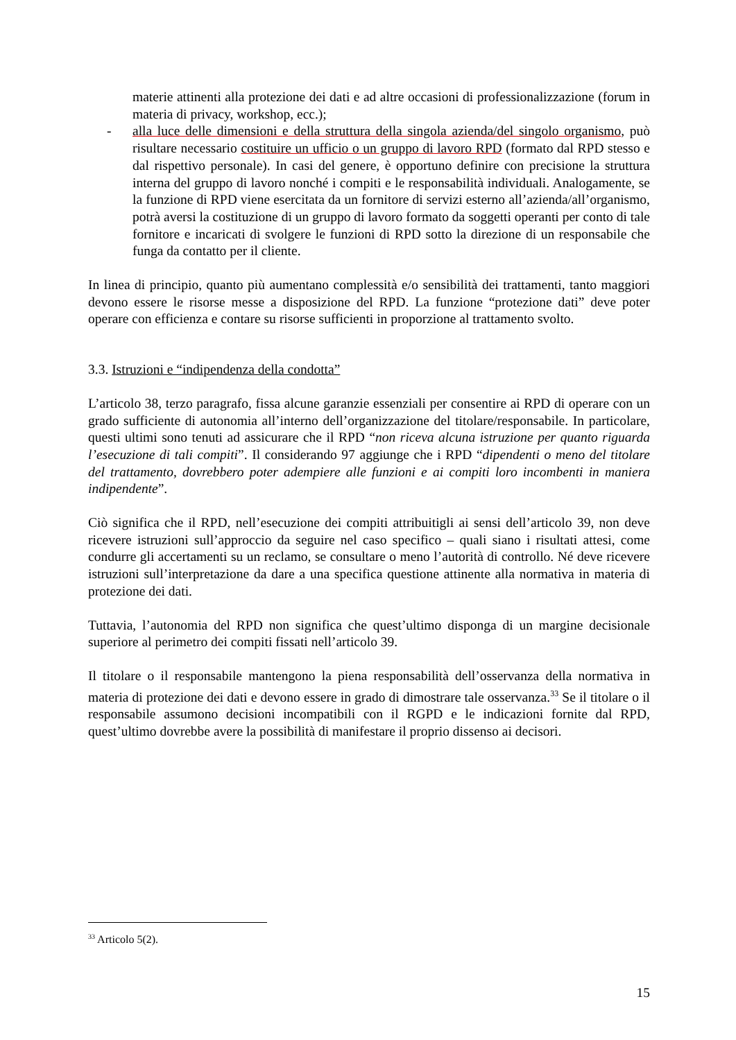materie attinenti alla protezione dei dati e ad altre occasioni di professionalizzazione (forum in materia di privacy, workshop, ecc.);
- alla luce delle dimensioni e della struttura della singola azienda/del singolo organismo, può risultare necessario costituire un ufficio o un gruppo di lavoro RPD (formato dal RPD stesso e dal rispettivo personale). In casi del genere, è opportuno definire con precisione la struttura interna del gruppo di lavoro nonché i compiti e le responsabilità individuali. Analogamente, se la funzione di RPD viene esercitata da un fornitore di servizi esterno all’azienda/all’organismo, potrà aversi la costituzione di un gruppo di lavoro formato da soggetti operanti per conto di tale fornitore e incaricati di svolgere le funzioni di RPD sotto la direzione di un responsabile che funga da contatto per il cliente.
In linea di principio, quanto più aumentano complessità e/o sensibilità dei trattamenti, tanto maggiori devono essere le risorse messe a disposizione del RPD. La funzione “protezione dati” deve poter operare con efficienza e contare su risorse sufficienti in proporzione al trattamento svolto.
3.3. Istruzioni e “indipendenza della condotta”
L’articolo 38, terzo paragrafo, fissa alcune garanzie essenziali per consentire ai RPD di operare con un grado sufficiente di autonomia all’interno dell’organizzazione del titolare/responsabile. In particolare, questi ultimi sono tenuti ad assicurare che il RPD “non riceva alcuna istruzione per quanto riguarda l’esecuzione di tali compiti”. Il considerando 97 aggiunge che i RPD “dipendenti o meno del titolare del trattamento, dovrebbero poter adempiere alle funzioni e ai compiti loro incombenti in maniera indipendente”.
Ciò significa che il RPD, nell’esecuzione dei compiti attribuitigli ai sensi dell’articolo 39, non deve ricevere istruzioni sull’approccio da seguire nel caso specifico – quali siano i risultati attesi, come condurre gli accertamenti su un reclamo, se consultare o meno l’autorità di controllo. Né deve ricevere istruzioni sull’interpretazione da dare a una specifica questione attinente alla normativa in materia di protezione dei dati.
Tuttavia, l’autonomia del RPD non significa che quest’ultimo disponga di un margine decisionale superiore al perimetro dei compiti fissati nell’articolo 39.
Il titolare o il responsabile mantengono la piena responsabilità dell’osservanza della normativa in materia di protezione dei dati e devono essere in grado di dimostrare tale osservanza.<sup>33</sup> Se il titolare o il responsabile assumono decisioni incompatibili con il RGPD e le indicazioni fornite dal RPD, quest’ultimo dovrebbe avere la possibilità di manifestare il proprio dissenso ai decisori.
<sup>33</sup> Articolo 5(2).
15